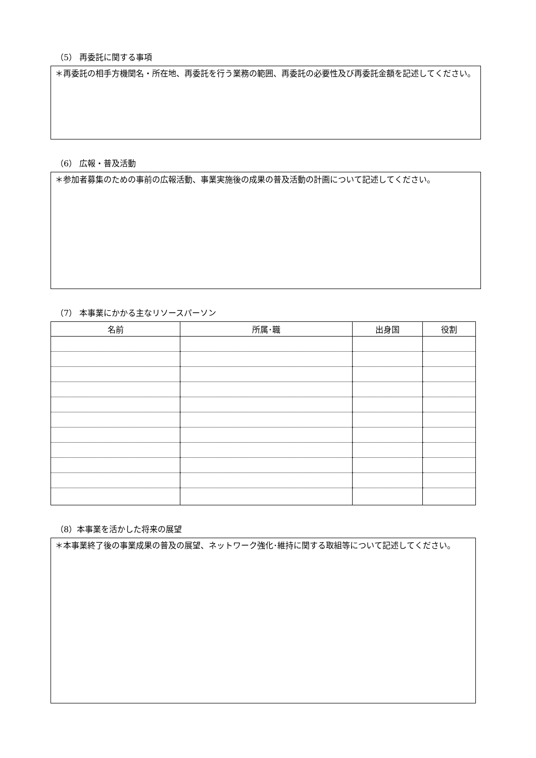（5） 再委託に関する事項
＊再委託の相手方機関名・所在地、再委託を行う業務の範囲、再委託の必要性及び再委託金額を記述してください。
（6） 広報・普及活動
＊参加者募集のための事前の広報活動、事業実施後の成果の普及活動の計画について記述してください。
（7） 本事業にかかる主なリソースパーソン
| 名前 | 所属･職 | 出身国 | 役割 |
| --- | --- | --- | --- |
（8）本事業を活かした将来の展望
＊本事業終了後の事業成果の普及の展望、ネットワーク強化･維持に関する取組等について記述してください。